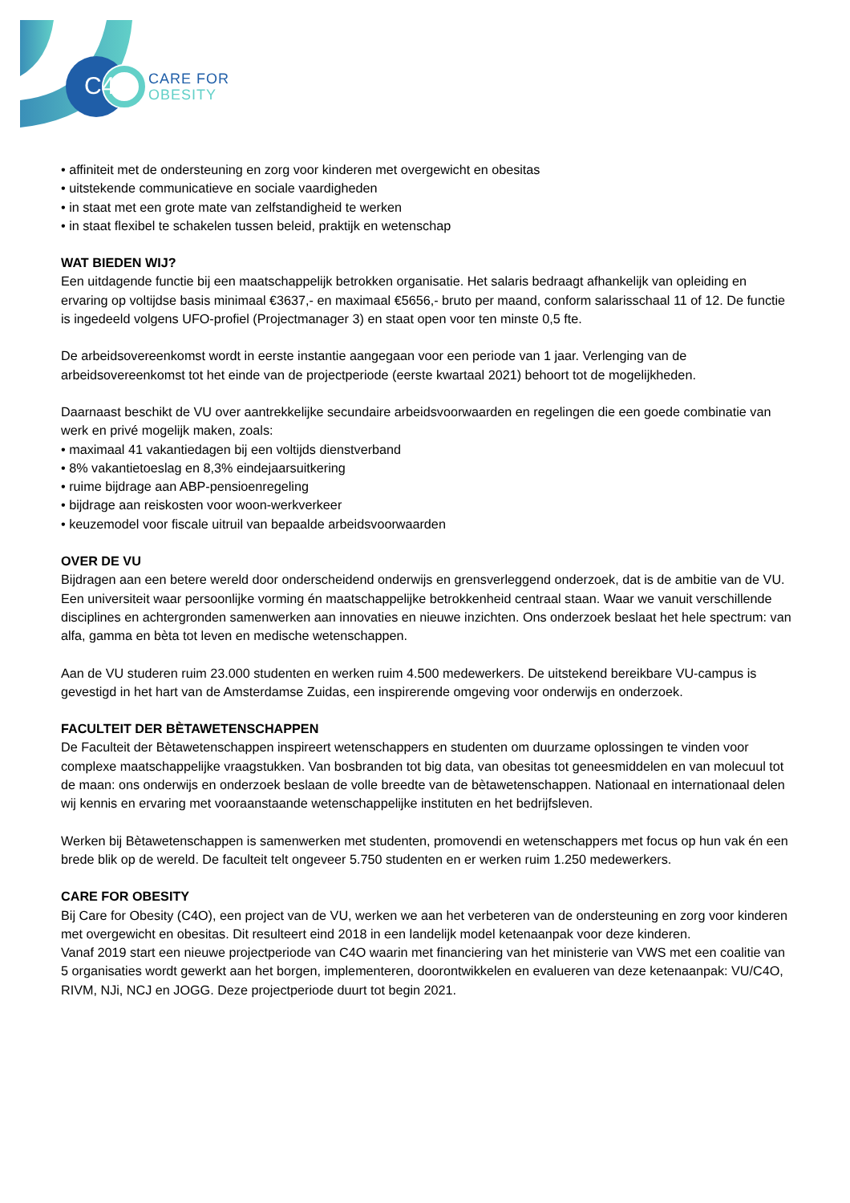C4
CARE FOR
OBESITY
• affiniteit met de ondersteuning en zorg voor kinderen met overgewicht en obesitas
• uitstekende communicatieve en sociale vaardigheden
• in staat met een grote mate van zelfstandigheid te werken
• in staat flexibel te schakelen tussen beleid, praktijk en wetenschap
WAT BIEDEN WIJ?
Een uitdagende functie bij een maatschappelijk betrokken organisatie. Het salaris bedraagt afhankelijk van opleiding en ervaring op voltijdse basis minimaal €3637,- en maximaal €5656,- bruto per maand, conform salarisschaal 11 of 12. De functie is ingedeeld volgens UFO-profiel (Projectmanager 3) en staat open voor ten minste 0,5 fte.
De arbeidsovereenkomst wordt in eerste instantie aangegaan voor een periode van 1 jaar. Verlenging van de arbeidsovereenkomst tot het einde van de projectperiode (eerste kwartaal 2021) behoort tot de mogelijkheden.
Daarnaast beschikt de VU over aantrekkelijke secundaire arbeidsvoorwaarden en regelingen die een goede combinatie van werk en privé mogelijk maken, zoals:
• maximaal 41 vakantiedagen bij een voltijds dienstverband
• 8% vakantietoeslag en 8,3% eindejaarsuitkering
• ruime bijdrage aan ABP-pensioenregeling
• bijdrage aan reiskosten voor woon-werkverkeer
• keuzemodel voor fiscale uitruil van bepaalde arbeidsvoorwaarden
OVER DE VU
Bijdragen aan een betere wereld door onderscheidend onderwijs en grensverleggend onderzoek, dat is de ambitie van de VU. Een universiteit waar persoonlijke vorming én maatschappelijke betrokkenheid centraal staan. Waar we vanuit verschillende disciplines en achtergronden samenwerken aan innovaties en nieuwe inzichten. Ons onderzoek beslaat het hele spectrum: van alfa, gamma en bèta tot leven en medische wetenschappen.
Aan de VU studeren ruim 23.000 studenten en werken ruim 4.500 medewerkers. De uitstekend bereikbare VU-campus is gevestigd in het hart van de Amsterdamse Zuidas, een inspirerende omgeving voor onderwijs en onderzoek.
FACULTEIT DER BÈTAWETENSCHAPPEN
De Faculteit der Bètawetenschappen inspireert wetenschappers en studenten om duurzame oplossingen te vinden voor complexe maatschappelijke vraagstukken. Van bosbranden tot big data, van obesitas tot geneesmiddelen en van molecuul tot de maan: ons onderwijs en onderzoek beslaan de volle breedte van de bètawetenschappen. Nationaal en internationaal delen wij kennis en ervaring met vooraanstaande wetenschappelijke instituten en het bedrijfsleven.
Werken bij Bètawetenschappen is samenwerken met studenten, promovendi en wetenschappers met focus op hun vak én een brede blik op de wereld. De faculteit telt ongeveer 5.750 studenten en er werken ruim 1.250 medewerkers.
CARE FOR OBESITY
Bij Care for Obesity (C4O), een project van de VU, werken we aan het verbeteren van de ondersteuning en zorg voor kinderen met overgewicht en obesitas. Dit resulteert eind 2018 in een landelijk model ketenaanpak voor deze kinderen.
Vanaf 2019 start een nieuwe projectperiode van C4O waarin met financiering van het ministerie van VWS met een coalitie van 5 organisaties wordt gewerkt aan het borgen, implementeren, doorontwikkelen en evalueren van deze ketenaanpak: VU/C4O, RIVM, NJi, NCJ en JOGG. Deze projectperiode duurt tot begin 2021.